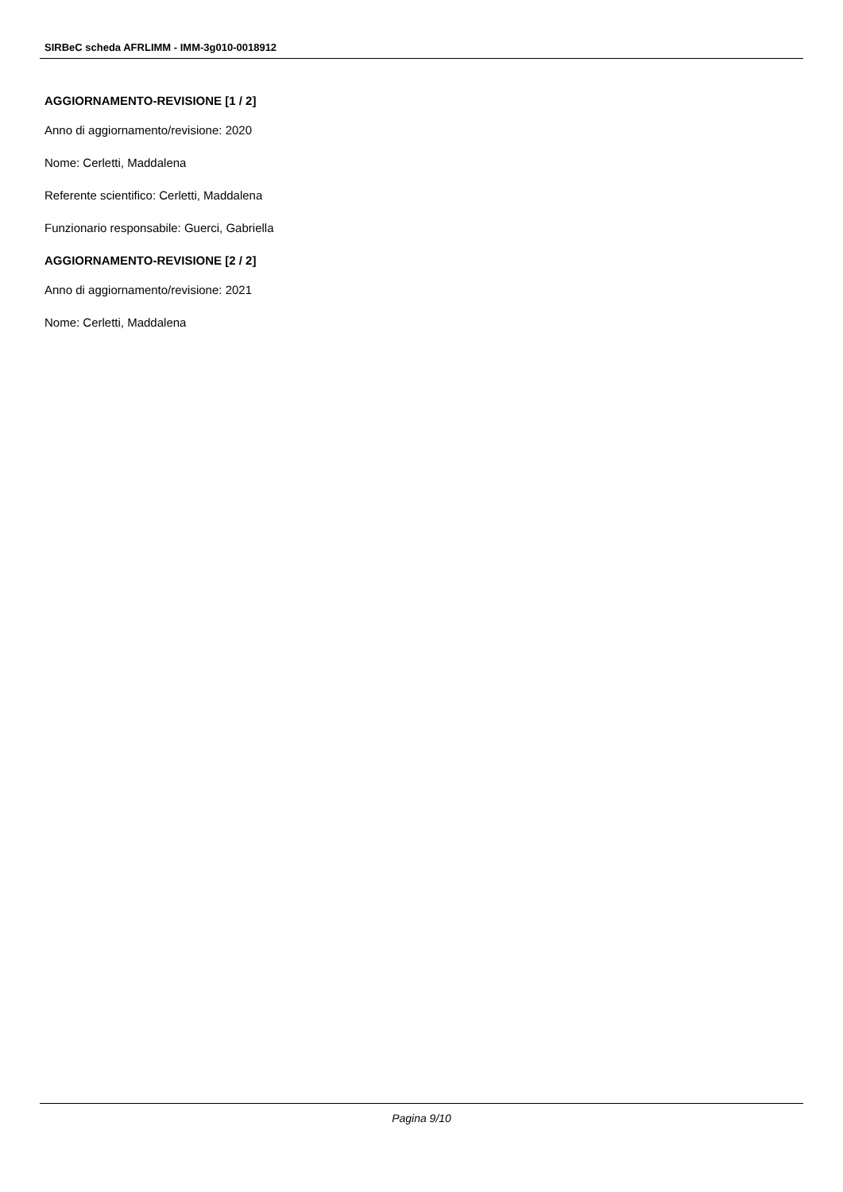SIRBeC scheda AFRLIMM - IMM-3g010-0018912
AGGIORNAMENTO-REVISIONE [1 / 2]
Anno di aggiornamento/revisione: 2020
Nome: Cerletti, Maddalena
Referente scientifico: Cerletti, Maddalena
Funzionario responsabile: Guerci, Gabriella
AGGIORNAMENTO-REVISIONE [2 / 2]
Anno di aggiornamento/revisione: 2021
Nome: Cerletti, Maddalena
Pagina 9/10